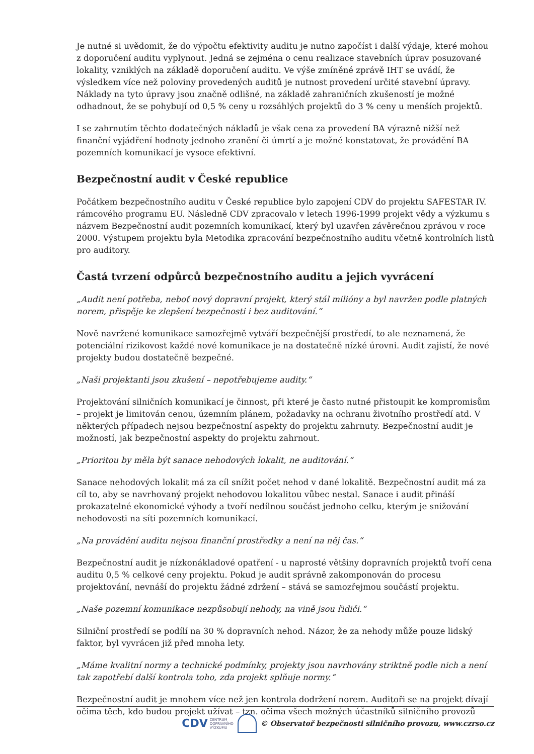Je nutné si uvědomit, že do výpočtu efektivity auditu je nutno započíst i další výdaje, které mohou z doporučení auditu vyplynout. Jedná se zejména o cenu realizace stavebních úprav posuzované lokality, vzniklých na základě doporučení auditu. Ve výše zmíněné zprávě IHT se uvádí, že výsledkem více než poloviny provedených auditů je nutnost provedení určité stavební úpravy. Náklady na tyto úpravy jsou značně odlišné, na základě zahraničních zkušeností je možné odhadnout, že se pohybují od 0,5 % ceny u rozsáhlých projektů do 3 % ceny u menších projektů.
I se zahrnutím těchto dodatečných nákladů je však cena za provedení BA výrazně nižší než finanční vyjádření hodnoty jednoho zranění či úmrtí a je možné konstatovat, že provádění BA pozemních komunikací je vysoce efektivní.
Bezpečnostní audit v České republice
Počátkem bezpečnostního auditu v České republice bylo zapojení CDV do projektu SAFESTAR IV. rámcového programu EU. Následně CDV zpracovalo v letech 1996-1999 projekt vědy a výzkumu s názvem Bezpečnostní audit pozemních komunikací, který byl uzavřen závěrečnou zprávou v roce 2000. Výstupem projektu byla Metodika zpracování bezpečnostního auditu včetně kontrolních listů pro auditory.
Častá tvrzení odpůrců bezpečnostního auditu a jejich vyvrácení
„Audit není potřeba, neboť nový dopravní projekt, který stál milióny a byl navržen podle platných norem, přispěje ke zlepšení bezpečnosti i bez auditování.“
Nově navržené komunikace samozřejmě vytváří bezpečnější prostředí, to ale neznamená, že potenciální rizikovost každé nové komunikace je na dostatečně nízké úrovni. Audit zajistí, že nové projekty budou dostatečně bezpečné.
„Naši projektanti jsou zkušení – nepotřebujeme audity.“
Projektování silničních komunikací je činnost, při které je často nutné přistoupit ke kompromisům – projekt je limitován cenou, územním plánem, požadavky na ochranu životního prostředí atd. V některých případech nejsou bezpečnostní aspekty do projektu zahrnuty. Bezpečnostní audit je možností, jak bezpečnostní aspekty do projektu zahrnout.
„Prioritou by měla být sanace nehodových lokalit, ne auditování.“
Sanace nehodových lokalit má za cíl snížit počet nehod v dané lokalitě. Bezpečnostní audit má za cíl to, aby se navrhovaný projekt nehodovou lokalitou vůbec nestal. Sanace i audit přináší prokazatelné ekonomické výhody a tvoří nedílnou součást jednoho celku, kterým je snižování nehodovosti na síti pozemních komunikací.
„Na provádění auditu nejsou finanční prostředky a není na něj čas.“
Bezpečnostní audit je nízkonákladové opatření - u naprosté většiny dopravních projektů tvoří cena auditu 0,5 % celkové ceny projektu. Pokud je audit správně zakomponován do procesu projektování, nevnáší do projektu žádné zdržení – stává se samozřejmou součástí projektu.
„Naše pozemní komunikace nezpůsobují nehody, na vině jsou řidiči.“
Silniční prostředí se podílí na 30 % dopravních nehod. Názor, že za nehody může pouze lidský faktor, byl vyvrácen již před mnoha lety.
„Máme kvalitní normy a technické podmínky, projekty jsou navrhovány striktně podle nich a není tak zapotřebí další kontrola toho, zda projekt splňuje normy.“
Bezpečnostní audit je mnohem více než jen kontrola dodržení norem. Auditoři se na projekt dívají očima těch, kdo budou projekt užívat – tzn. očima všech možných účastníků silničního provozů
CDV CENTRUM
DOPRAVNÍHO
VÝZKUMU
© Observatoř bezpečnosti silničního provozu, www.czrso.cz